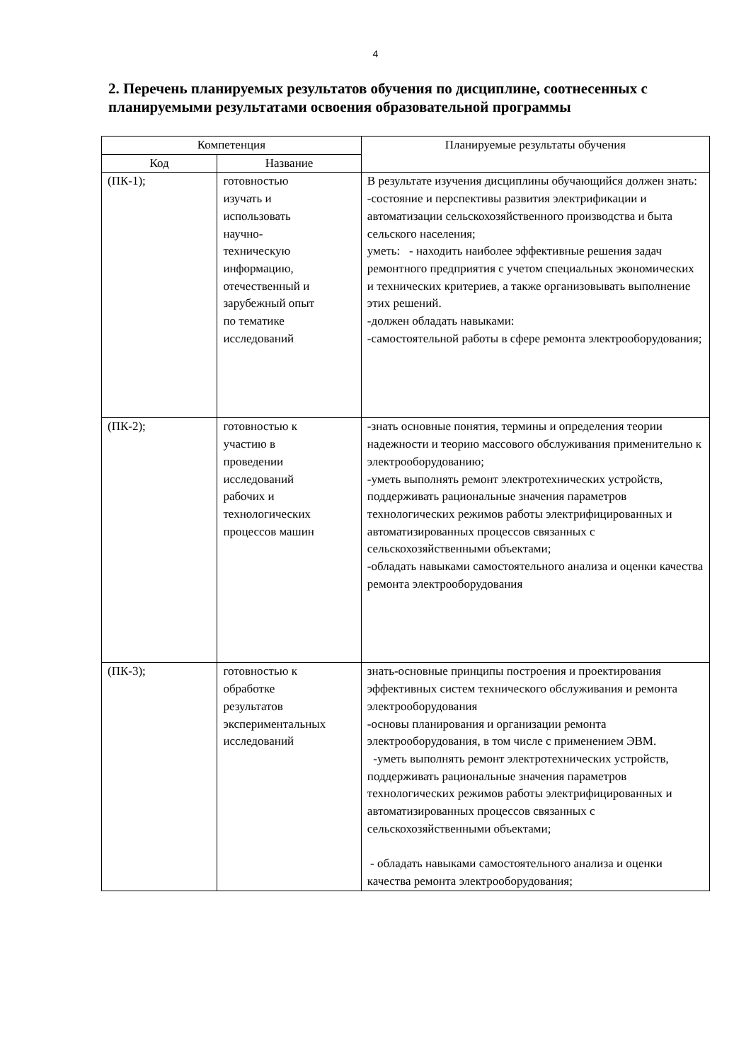4
2. Перечень планируемых результатов обучения по дисциплине, соотнесенных с планируемыми результатами освоения образовательной программы
| Компетенция | | Планируемые результаты обучения |
| --- | --- | --- |
| Код | Название | |
| (ПК-1); | готовностью изучать и использовать научно- техническую информацию, отечественный и зарубежный опыт по тематике исследований | В результате изучения дисциплины обучающийся должен знать: -состояние и перспективы развития электрификации и автоматизации сельскохозяйственного производства и быта сельского населения; уметь: - находить наиболее эффективные решения задач ремонтного предприятия с учетом специальных экономических и технических критериев, а также организовывать выполнение этих решений. -должен обладать навыками: -самостоятельной работы в сфере ремонта электрооборудования; |
| (ПК-2); | готовностью к участию в проведении исследований рабочих и технологических процессов машин | -знать основные понятия, термины и определения теории надежности и теорию массового обслуживания применительно к электрооборудованию; -уметь выполнять ремонт электротехнических устройств, поддерживать рациональные значения параметров технологических режимов работы электрифицированных и автоматизированных процессов связанных с сельскохозяйственными объектами; -обладать навыками самостоятельного анализа и оценки качества ремонта электрооборудования |
| (ПК-3); | готовностью к обработке результатов экспериментальных исследований | знать-основные принципы построения и проектирования эффективных систем технического обслуживания и ремонта электрооборудования -основы планирования и организации ремонта электрооборудования, в том числе с применением ЭВМ. -уметь выполнять ремонт электротехнических устройств, поддерживать рациональные значения параметров технологических режимов работы электрифицированных и автоматизированных процессов связанных с сельскохозяйственными объектами; - обладать навыками самостоятельного анализа и оценки качества ремонта электрооборудования; |